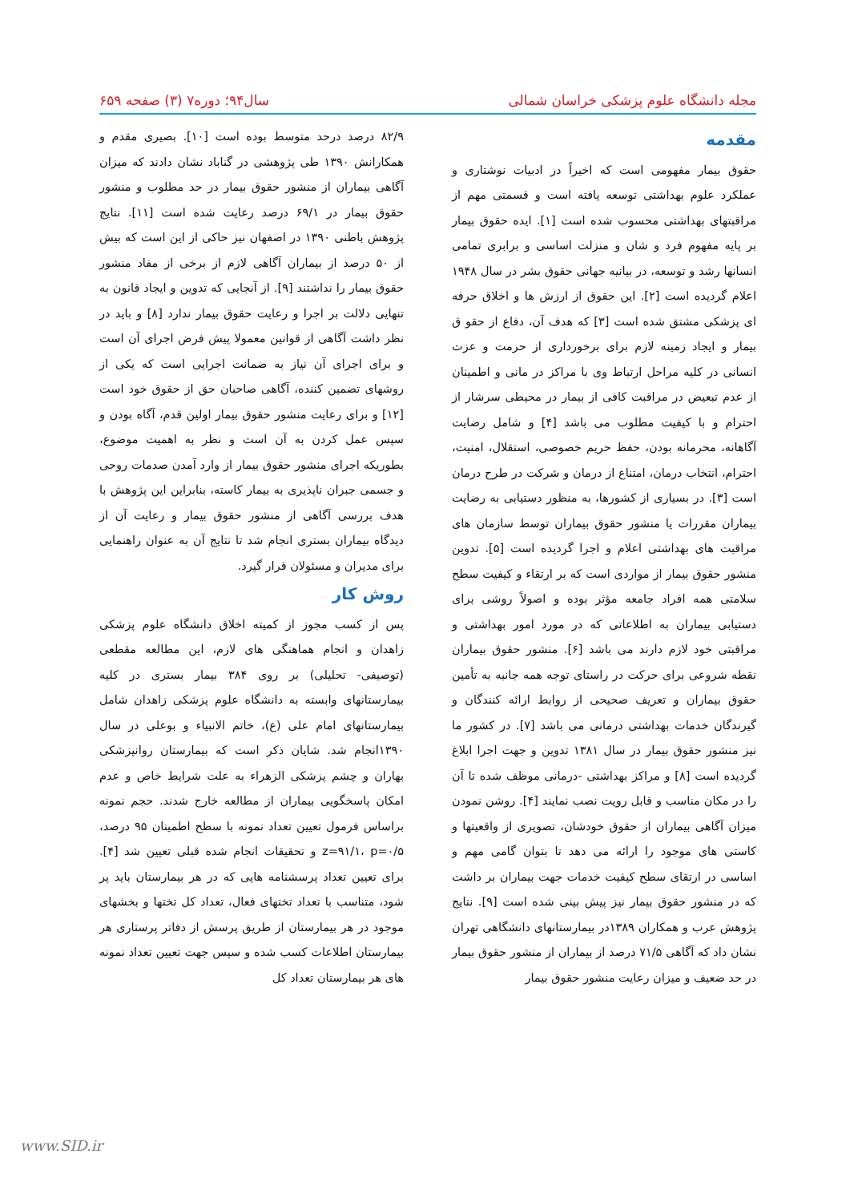مجله دانشگاه علوم پزشکی خراسان شمالی سال۹۴؛ دوره۷ (۳) صفحه ۶۵۹
مقدمه
حقوق بیمار مفهومی است که اخیراً در ادبیات نوشتاری و عملکرد علوم بهداشتی توسعه یافته است و قسمتی مهم از مراقبتهای بهداشتی محسوب شده است [۱]. ایده حقوق بیمار بر پایه مفهوم فرد و شان و منزلت اساسی و برابری تمامی انسانها رشد و توسعه، در بیانیه جهانی حقوق بشر در سال ۱۹۴۸ اعلام گردیده است [۲]. این حقوق از ارزش ها و اخلاق حرفه ای پزشکی مشتق شده است [۳] که هدف آن، دفاع از حقو ق بیمار و ایجاد زمینه لازم برای برخورداری از حرمت و عزت انسانی در کلیه مراحل ارتباط وی با مراکز در مانی و اطمینان از عدم تبعیض در مراقبت کافی از بیمار در محیطی سرشار از احترام و با کیفیت مطلوب می باشد [۴] و شامل رضایت آگاهانه، محرمانه بودن، حفظ حریم خصوصی، استقلال، امنیت، احترام، انتخاب درمان، امتناع از درمان و شرکت در طرح درمان است [۳]. در بسیاری از کشورها، به منظور دستیابی به رضایت بیماران مقررات یا منشور حقوق بیماران توسط سازمان های مراقبت های بهداشتی اعلام و اجرا گردیده است [۵]. تدوین منشور حقوق بیمار از مواردی است که بر ارتقاء و کیفیت سطح سلامتی همه افراد جامعه مؤثر بوده و اصولاً روشی برای دستیابی بیماران به اطلاعاتی که در مورد امور بهداشتی و مراقبتی خود لازم دارند می باشد [۶]. منشور حقوق بیماران نقطه شروعی برای حرکت در راستای توجه همه جانبه به تأمین حقوق بیماران و تعریف صحیحی از روابط ارائه کنندگان و گیرندگان خدمات بهداشتی درمانی می باشد [۷]. در کشور ما نیز منشور حقوق بیمار در سال ۱۳۸۱ تدوین و جهت اجرا ابلاغ گردیده است [۸] و مراکز بهداشتی -درمانی موظف شده تا آن را در مکان مناسب و قابل رویت نصب نمایند [۴]. روشن نمودن میزان آگاهی بیماران از حقوق خودشان، تصویری از واقعیتها و کاستی های موجود را ارائه می دهد تا بتوان گامی مهم و اساسی در ارتقای سطح کیفیت خدمات جهت بیماران بر داشت که در منشور حقوق بیمار نیز پیش بینی شده است [۹]. نتایج پژوهش عرب و همکاران ۱۳۸۹در بیمارستانهای دانشگاهی تهران نشان داد که آگاهی ۷۱/۵ درصد از بیماران از منشور حقوق بیمار در حد ضعیف و میزان رعایت منشور حقوق بیمار
۸۲/۹ درصد درحد متوسط بوده است [۱۰]. بصیری مقدم و همکارانش ۱۳۹۰ طی پژوهشی در گناباد نشان دادند که میزان آگاهی بیماران از منشور حقوق بیمار در حد مطلوب و منشور حقوق بیمار در ۶۹/۱ درصد رعایت شده است [۱۱]. نتایج پژوهش باطنی ۱۳۹۰ در اصفهان نیز حاکی از این است که بیش از ۵۰ درصد از بیماران آگاهی لازم از برخی از مفاد منشور حقوق بیمار را نداشتند [۹]. از آنجایی که تدوین و ایجاد قانون به تنهایی دلالت بر اجرا و رعایت حقوق بیمار ندارد [۸] و باید در نظر داشت آگاهی از قوانین معمولا پیش فرض اجرای آن است و برای اجرای آن نیاز به ضمانت اجرایی است که یکی از روشهای تضمین کننده، آگاهی صاحبان حق از حقوق خود است [۱۲] و برای رعایت منشور حقوق بیمار اولین قدم، آگاه بودن و سپس عمل کردن به آن است و نظر به اهمیت موضوع، بطوریکه اجرای منشور حقوق بیمار از وارد آمدن صدمات روحی و جسمی جبران ناپذیری به بیمار کاسته، بنابراین این پژوهش با هدف بررسی آگاهی از منشور حقوق بیمار و رعایت آن از دیدگاه بیماران بستری انجام شد تا نتایج آن به عنوان راهنمایی برای مدیران و مسئولان قرار گیرد.
روش کار
پس از کسب مجوز از کمیته اخلاق دانشگاه علوم پزشکی زاهدان و انجام هماهنگی های لازم، این مطالعه مقطعی (توصیفی- تحلیلی) بر روی ۳۸۴ بیمار بستری در کلیه بیمارستانهای وابسته به دانشگاه علوم پزشکی زاهدان شامل بیمارستانهای امام علی (ع)، خاتم الانبیاء و بوعلی در سال ۱۳۹۰انجام شد. شایان ذکر است که بیمارستان روانپزشکی بهاران و چشم پزشکی الزهراء به علت شرایط خاص و عدم امکان پاسخگویی بیماران از مطالعه خارج شدند. حجم نمونه براساس فرمول تعیین تعداد نمونه با سطح اطمینان ۹۵ درصد، z=۹۱/۱، p=۰/۵ و تحقیقات انجام شده قبلی تعیین شد [۴]. برای تعیین تعداد پرسشنامه هایی که در هر بیمارستان باید پر شود، متناسب با تعداد تختهای فعال، تعداد کل تختها و بخشهای موجود در هر بیمارستان از طریق پرسش از دفاتر پرستاری هر بیمارستان اطلاعات کسب شده و سپس جهت تعیین تعداد نمونه های هر بیمارستان تعداد کل
www.SID.ir